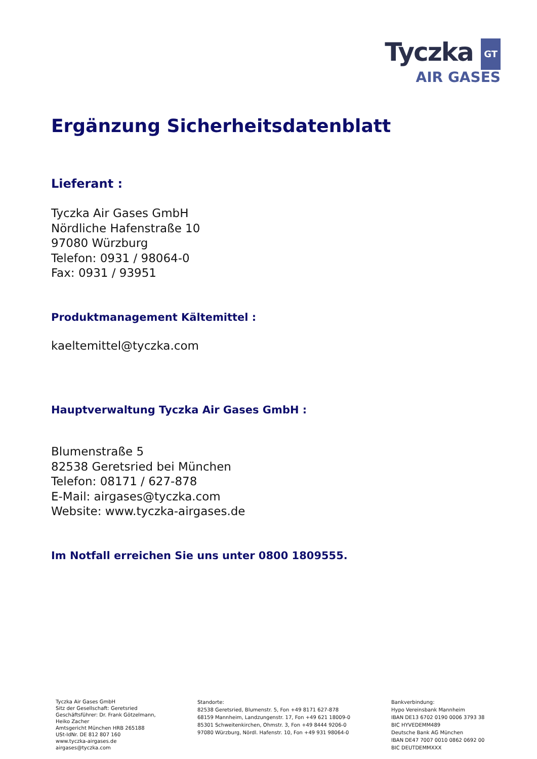Tyczka GT
AIR GASES
Ergänzung Sicherheitsdatenblatt
Lieferant :
Tyczka Air Gases GmbH
Nördliche Hafenstraße 10
97080 Würzburg
Telefon: 0931 / 98064-0
Fax: 0931 / 93951
Produktmanagement Kältemittel :
kaeltemittel@tyczka.com
Hauptverwaltung Tyczka Air Gases GmbH :
Blumenstraße 5
82538 Geretsried bei München
Telefon: 08171 / 627-878
E-Mail: airgases@tyczka.com
Website: www.tyczka-airgases.de
Im Notfall erreichen Sie uns unter 0800 1809555.
Tyczka Air Gases GmbH
Sitz der Gesellschaft: Geretsried
Geschäftsführer: Dr. Frank Götzelmann,
Heiko Zacher
Amtsgericht München HRB 265188
USt-IdNr. DE 812 807 160
www.tyczka-airgases.de
airgases@tyczka.com
Standorte:
82538 Geretsried, Blumenstr. 5, Fon +49 8171 627-878
68159 Mannheim, Landzungenstr. 17, Fon +49 621 18009-0
85301 Schweitenkirchen, Ohmstr. 3, Fon +49 8444 9206-0
97080 Würzburg, Nördl. Hafenstr. 10, Fon +49 931 98064-0
Bankverbindung:
Hypo Vereinsbank Mannheim
IBAN DE13 6702 0190 0006 3793 38
BIC HYVEDEMM489
Deutsche Bank AG München
IBAN DE47 7007 0010 0862 0692 00
BIC DEUTDEMMXXX